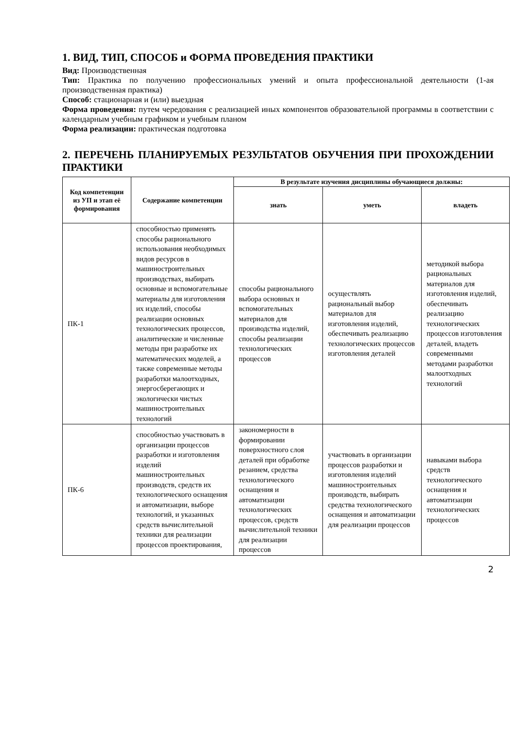1. ВИД, ТИП, СПОСОБ и ФОРМА ПРОВЕДЕНИЯ ПРАКТИКИ
Вид: Производственная
Тип: Практика по получению профессиональных умений и опыта профессиональной деятельности (1-ая производственная практика)
Способ: стационарная и (или) выездная
Форма проведения: путем чередования с реализацией иных компонентов образовательной программы в соответствии с календарным учебным графиком и учебным планом
Форма реализации: практическая подготовка
2. ПЕРЕЧЕНЬ ПЛАНИРУЕМЫХ РЕЗУЛЬТАТОВ ОБУЧЕНИЯ ПРИ ПРОХОЖДЕНИИ ПРАКТИКИ
| Код компетенции из УП и этап её формирования | Содержание компетенции | В результате изучения дисциплины обучающиеся должны: | | |
| --- | --- | --- | --- | --- |
| | | знать | уметь | владеть |
| ПК-1 | способностью применять способы рационального использования необходимых видов ресурсов в машиностроительных производствах, выбирать основные и вспомогательные материалы для изготовления их изделий, способы реализации основных технологических процессов, аналитические и численные методы при разработке их математических моделей, а также современные методы разработки малоотходных, энергосберегающих и экологически чистых машиностроительных технологий | способы рационального выбора основных и вспомогательных материалов для производства изделий, способы реализации технологических процессов | осуществлять рациональный выбор материалов для изготовления изделий, обеспечивать реализацию технологических процессов изготовления деталей | методикой выбора рациональных материалов для изготовления изделий, обеспечивать реализацию технологических процессов изготовления деталей, владеть современными методами разработки малоотходных технологий |
| ПК-6 | способностью участвовать в организации процессов разработки и изготовления изделий машиностроительных производств, средств их технологического оснащения и автоматизации, выборе технологий, и указанных средств вычислительной техники для реализации процессов проектирования, | закономерности в формировании поверхностного слоя деталей при обработке резанием, средства технологического оснащения и автоматизации технологических процессов, средств вычислительной техники для реализации процессов | участвовать в организации процессов разработки и изготовления изделий машиностроительных производств, выбирать средства технологического оснащения и автоматизации для реализации процессов | навыками выбора средств технологического оснащения и автоматизации технологических процессов |
2